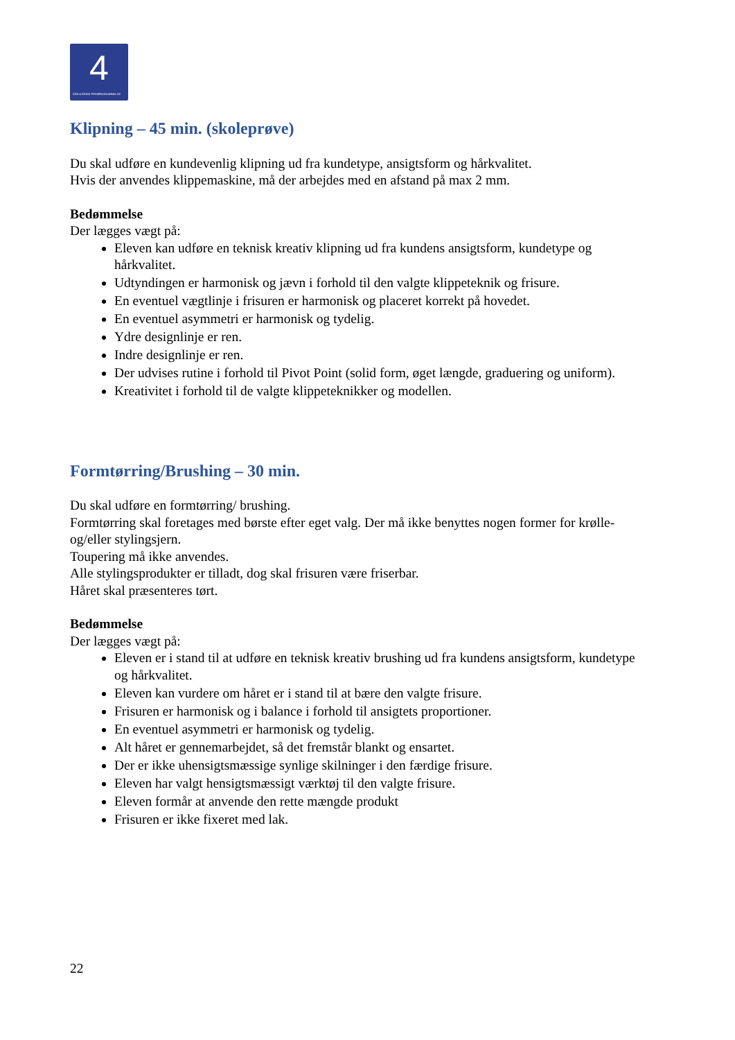4
DEN 4-ÅRIGE FRISØRUDDANNELSE
Klipning – 45 min. (skoleprøve)
Du skal udføre en kundevenlig klipning ud fra kundetype, ansigtsform og hårkvalitet.
Hvis der anvendes klippemaskine, må der arbejdes med en afstand på max 2 mm.
Bedømmelse
Der lægges vægt på:
Eleven kan udføre en teknisk kreativ klipning ud fra kundens ansigtsform, kundetype og hårkvalitet.
Udtyndingen er harmonisk og jævn i forhold til den valgte klippeteknik og frisure.
En eventuel vægtlinje i frisuren er harmonisk og placeret korrekt på hovedet.
En eventuel asymmetri er harmonisk og tydelig.
Ydre designlinje er ren.
Indre designlinje er ren.
Der udvises rutine i forhold til Pivot Point (solid form, øget længde, graduering og uniform).
Kreativitet i forhold til de valgte klippeteknikker og modellen.
Formtørring/Brushing – 30 min.
Du skal udføre en formtørring/ brushing.
Formtørring skal foretages med børste efter eget valg. Der må ikke benyttes nogen former for krølle- og/eller stylingsjern.
Toupering må ikke anvendes.
Alle stylingsprodukter er tilladt, dog skal frisuren være friserbar.
Håret skal præsenteres tørt.
Bedømmelse
Der lægges vægt på:
Eleven er i stand til at udføre en teknisk kreativ brushing ud fra kundens ansigtsform, kundetype og hårkvalitet.
Eleven kan vurdere om håret er i stand til at bære den valgte frisure.
Frisuren er harmonisk og i balance i forhold til ansigtets proportioner.
En eventuel asymmetri er harmonisk og tydelig.
Alt håret er gennemarbejdet, så det fremstår blankt og ensartet.
Der er ikke uhensigtsmæssige synlige skilninger i den færdige frisure.
Eleven har valgt hensigtsmæssigt værktøj til den valgte frisure.
Eleven formår at anvende den rette mængde produkt
Frisuren er ikke fixeret med lak.
22